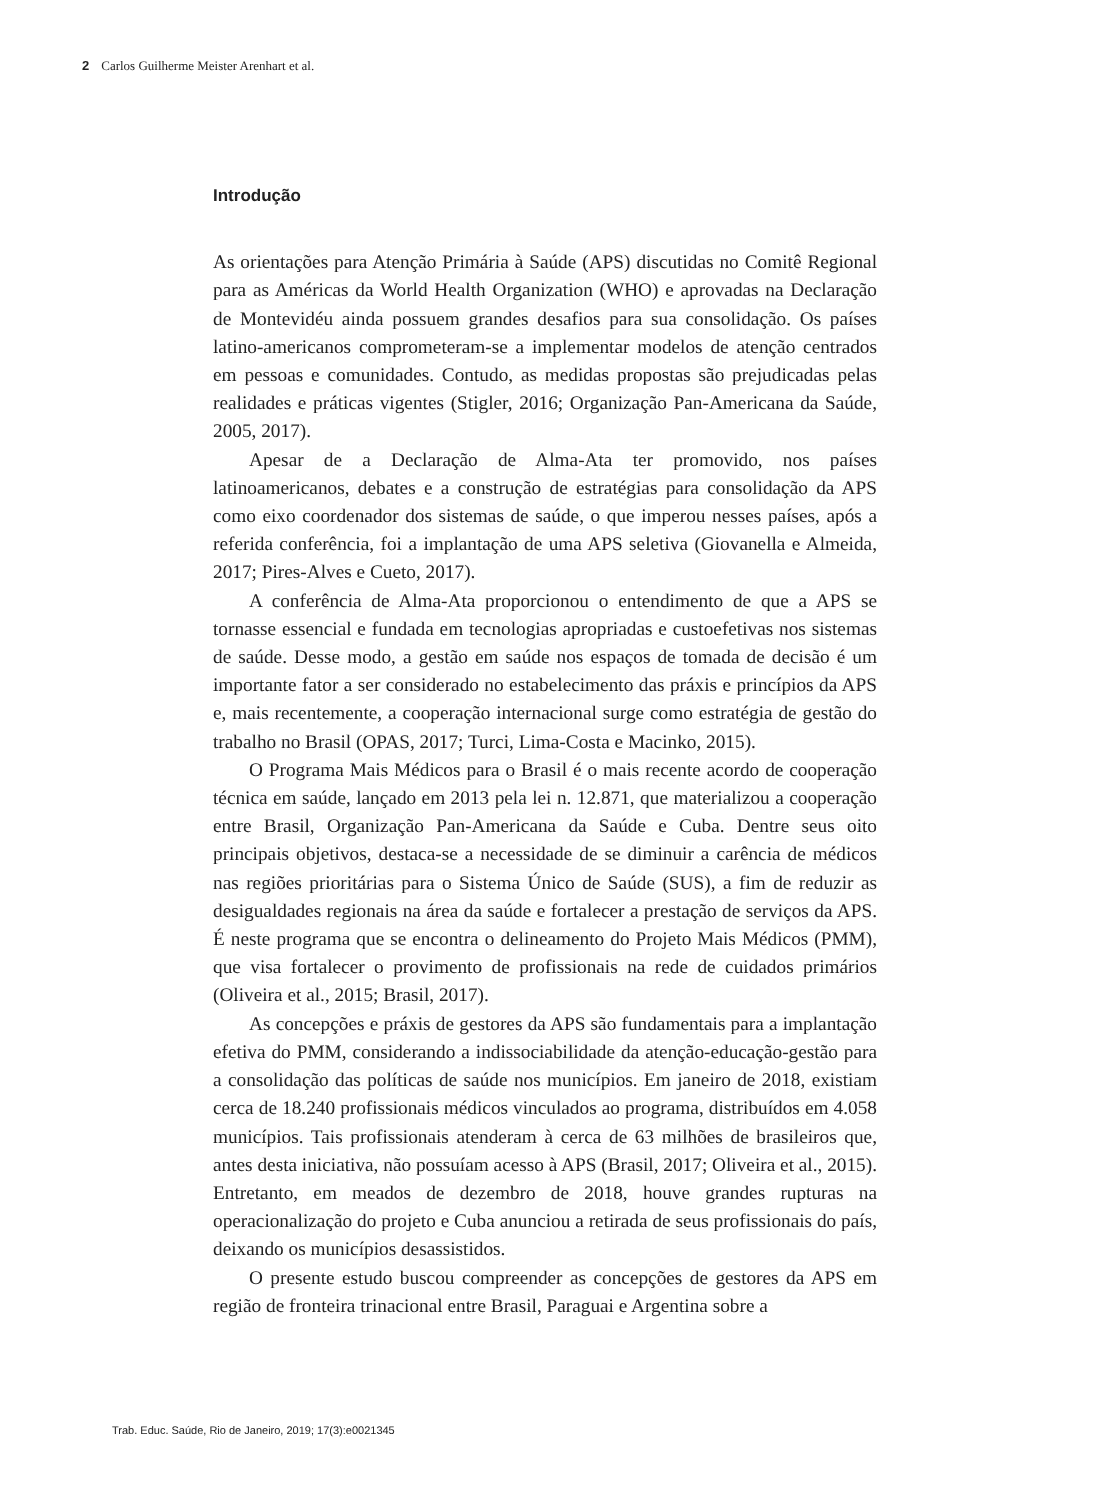2 Carlos Guilherme Meister Arenhart et al.
Introdução
As orientações para Atenção Primária à Saúde (APS) discutidas no Comitê Regional para as Américas da World Health Organization (WHO) e aprovadas na Declaração de Montevidéu ainda possuem grandes desafios para sua consolidação. Os países latino-americanos comprometeram-se a implementar modelos de atenção centrados em pessoas e comunidades. Contudo, as medidas propostas são prejudicadas pelas realidades e práticas vigentes (Stigler, 2016; Organização Pan-Americana da Saúde, 2005, 2017).
Apesar de a Declaração de Alma-Ata ter promovido, nos países latinoamericanos, debates e a construção de estratégias para consolidação da APS como eixo coordenador dos sistemas de saúde, o que imperou nesses países, após a referida conferência, foi a implantação de uma APS seletiva (Giovanella e Almeida, 2017; Pires-Alves e Cueto, 2017).
A conferência de Alma-Ata proporcionou o entendimento de que a APS se tornasse essencial e fundada em tecnologias apropriadas e custoefetivas nos sistemas de saúde. Desse modo, a gestão em saúde nos espaços de tomada de decisão é um importante fator a ser considerado no estabelecimento das práxis e princípios da APS e, mais recentemente, a cooperação internacional surge como estratégia de gestão do trabalho no Brasil (OPAS, 2017; Turci, Lima-Costa e Macinko, 2015).
O Programa Mais Médicos para o Brasil é o mais recente acordo de cooperação técnica em saúde, lançado em 2013 pela lei n. 12.871, que materializou a cooperação entre Brasil, Organização Pan-Americana da Saúde e Cuba. Dentre seus oito principais objetivos, destaca-se a necessidade de se diminuir a carência de médicos nas regiões prioritárias para o Sistema Único de Saúde (SUS), a fim de reduzir as desigualdades regionais na área da saúde e fortalecer a prestação de serviços da APS. É neste programa que se encontra o delineamento do Projeto Mais Médicos (PMM), que visa fortalecer o provimento de profissionais na rede de cuidados primários (Oliveira et al., 2015; Brasil, 2017).
As concepções e práxis de gestores da APS são fundamentais para a implantação efetiva do PMM, considerando a indissociabilidade da atenção-educação-gestão para a consolidação das políticas de saúde nos municípios. Em janeiro de 2018, existiam cerca de 18.240 profissionais médicos vinculados ao programa, distribuídos em 4.058 municípios. Tais profissionais atenderam à cerca de 63 milhões de brasileiros que, antes desta iniciativa, não possuíam acesso à APS (Brasil, 2017; Oliveira et al., 2015). Entretanto, em meados de dezembro de 2018, houve grandes rupturas na operacionalização do projeto e Cuba anunciou a retirada de seus profissionais do país, deixando os municípios desassistidos.
O presente estudo buscou compreender as concepções de gestores da APS em região de fronteira trinacional entre Brasil, Paraguai e Argentina sobre a
Trab. Educ. Saúde, Rio de Janeiro, 2019; 17(3):e0021345